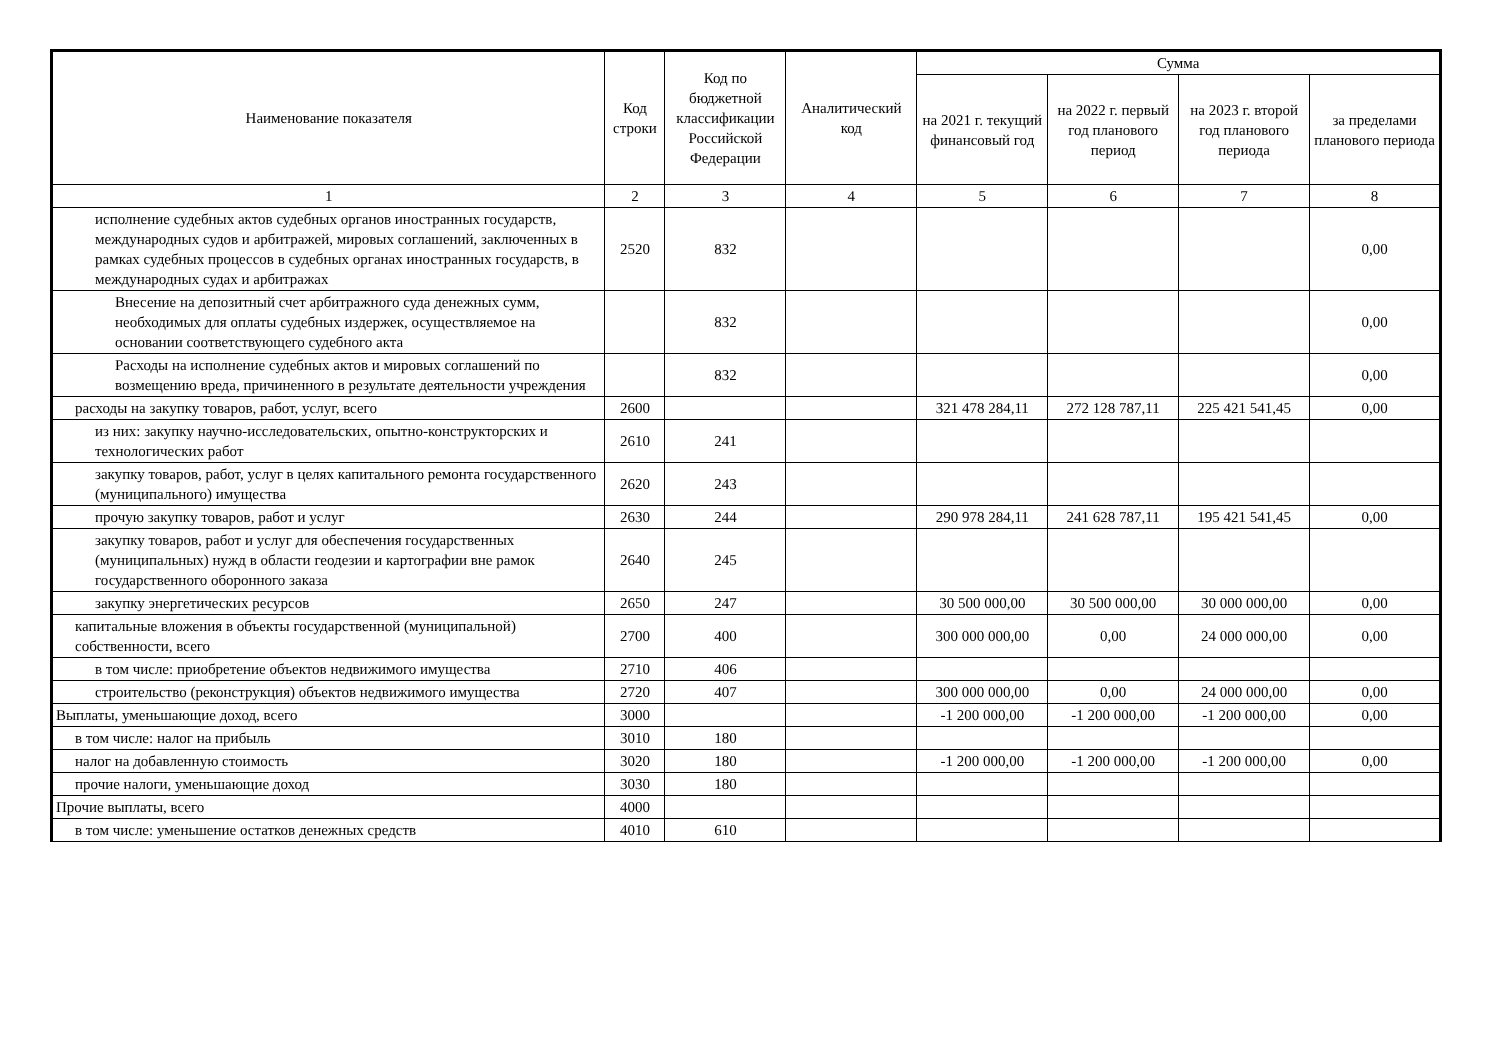| Наименование показателя | Код строки | Код по бюджетной классификации Российской Федерации | Аналитический код | Сумма | | | |
| --- | --- | --- | --- | --- | --- | --- | --- |
| | | | | на 2021 г. текущий финансовый год | на 2022 г. первый год планового период | на 2023 г. второй год планового периода | за пределами планового периода |
| 1 | 2 | 3 | 4 | 5 | 6 | 7 | 8 |
| исполнение судебных актов судебных органов иностранных государств, международных судов и арбитражей, мировых соглашений, заключенных в рамках судебных процессов в судебных органах иностранных государств, в международных судах и арбитражах | 2520 | 832 | | | | | 0,00 |
| Внесение на депозитный счет арбитражного суда денежных сумм, необходимых для оплаты судебных издержек, осуществляемое на основании соответствующего судебного акта | | 832 | | | | | 0,00 |
| Расходы на исполнение судебных актов и мировых соглашений по возмещению вреда, причиненного в результате деятельности учреждения | | 832 | | | | | 0,00 |
| расходы на закупку товаров, работ, услуг, всего | 2600 | | | 321 478 284,11 | 272 128 787,11 | 225 421 541,45 | 0,00 |
| из них: закупку научно-исследовательских, опытно-конструкторских и технологических работ | 2610 | 241 | | | | | |
| закупку товаров, работ, услуг в целях капитального ремонта государственного (муниципального) имущества | 2620 | 243 | | | | | |
| прочую закупку товаров, работ и услуг | 2630 | 244 | | 290 978 284,11 | 241 628 787,11 | 195 421 541,45 | 0,00 |
| закупку товаров, работ и услуг для обеспечения государственных (муниципальных) нужд в области геодезии и картографии вне рамок государственного оборонного заказа | 2640 | 245 | | | | | |
| закупку энергетических ресурсов | 2650 | 247 | | 30 500 000,00 | 30 500 000,00 | 30 000 000,00 | 0,00 |
| капитальные вложения в объекты государственной (муниципальной) собственности, всего | 2700 | 400 | | 300 000 000,00 | 0,00 | 24 000 000,00 | 0,00 |
| в том числе: приобретение объектов недвижимого имущества | 2710 | 406 | | | | | |
| строительство (реконструкция) объектов недвижимого имущества | 2720 | 407 | | 300 000 000,00 | 0,00 | 24 000 000,00 | 0,00 |
| Выплаты, уменьшающие доход, всего | 3000 | | | -1 200 000,00 | -1 200 000,00 | -1 200 000,00 | 0,00 |
| в том числе: налог на прибыль | 3010 | 180 | | | | | |
| налог на добавленную стоимость | 3020 | 180 | | -1 200 000,00 | -1 200 000,00 | -1 200 000,00 | 0,00 |
| прочие налоги, уменьшающие доход | 3030 | 180 | | | | | |
| Прочие выплаты, всего | 4000 | | | | | | |
| в том числе: уменьшение остатков денежных средств | 4010 | 610 | | | | | |